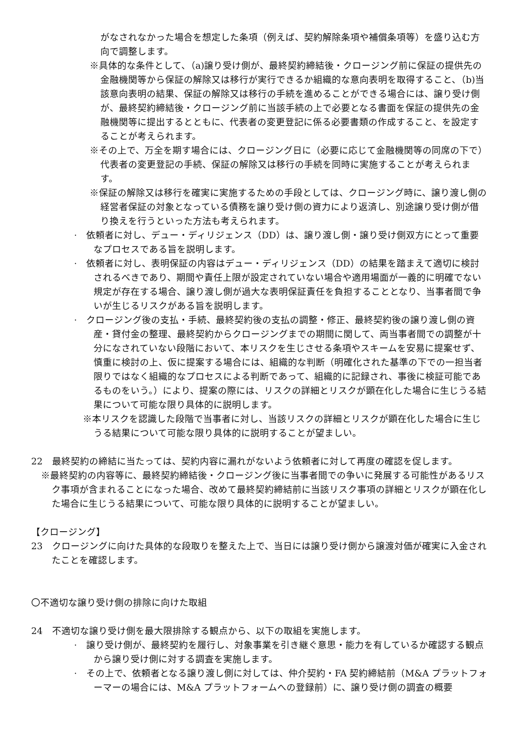がなされなかった場合を想定した条項（例えば、契約解除条項や補償条項等）を盛り込む方向で調整します。
※具体的な条件として、（a)譲り受け側が、最終契約締結後・クロージング前に保証の提供先の金融機関等から保証の解除又は移行が実行できるか組織的な意向表明を取得すること、（b)当該意向表明の結果、保証の解除又は移行の手続を進めることができる場合には、譲り受け側が、最終契約締結後・クロージング前に当該手続の上で必要となる書面を保証の提供先の金融機関等に提出するとともに、代表者の変更登記に係る必要書類の作成すること、を設定することが考えられます。
※その上で、万全を期す場合には、クロージング日に（必要に応じて金融機関等の同席の下で）代表者の変更登記の手続、保証の解除又は移行の手続を同時に実施することが考えられます。
※保証の解除又は移行を確実に実施するための手段としては、クロージング時に、譲り渡し側の経営者保証の対象となっている債務を譲り受け側の資力により返済し、別途譲り受け側が借り換えを行うといった方法も考えられます。
·　依頼者に対し、デュー・ディリジェンス（DD）は、譲り渡し側・譲り受け側双方にとって重要なプロセスである旨を説明します。
·　依頼者に対し、表明保証の内容はデュー・ディリジェンス（DD）の結果を踏まえて適切に検討されるべきであり、期間や責任上限が設定されていない場合や適用場面が一義的に明確でない規定が存在する場合、譲り渡し側が過大な表明保証責任を負担することとなり、当事者間で争いが生じるリスクがある旨を説明します。
·　クロージング後の支払・手続、最終契約後の支払の調整・修正、最終契約後の譲り渡し側の資産・貸付金の整理、最終契約からクロージングまでの期間に関して、両当事者間での調整が十分になされていない段階において、本リスクを生じさせる条項やスキームを安易に提案せず、慎重に検討の上、仮に提案する場合には、組織的な判断（明確化された基準の下での一担当者限りではなく組織的なプロセスによる判断であって、組織的に記録され、事後に検証可能であるものをいう。）により、提案の際には、リスクの詳細とリスクが顕在化した場合に生じうる結果について可能な限り具体的に説明します。
※本リスクを認識した段階で当事者に対し、当該リスクの詳細とリスクが顕在化した場合に生じうる結果について可能な限り具体的に説明することが望ましい。
22　最終契約の締結に当たっては、契約内容に漏れがないよう依頼者に対して再度の確認を促します。
※最終契約の内容等に、最終契約締結後・クロージング後に当事者間での争いに発展する可能性があるリスク事項が含まれることになった場合、改めて最終契約締結前に当該リスク事項の詳細とリスクが顕在化した場合に生じうる結果について、可能な限り具体的に説明することが望ましい。
【クロージング】
23　クロージングに向けた具体的な段取りを整えた上で、当日には譲り受け側から譲渡対価が確実に入金されたことを確認します。
〇不適切な譲り受け側の排除に向けた取組
24　不適切な譲り受け側を最大限排除する観点から、以下の取組を実施します。
·　譲り受け側が、最終契約を履行し、対象事業を引き継ぐ意思・能力を有しているか確認する観点から譲り受け側に対する調査を実施します。
·　その上で、依頼者となる譲り渡し側に対しては、仲介契約・FA 契約締結前（M&A プラットフォーマーの場合には、M&A プラットフォームへの登録前）に、譲り受け側の調査の概要